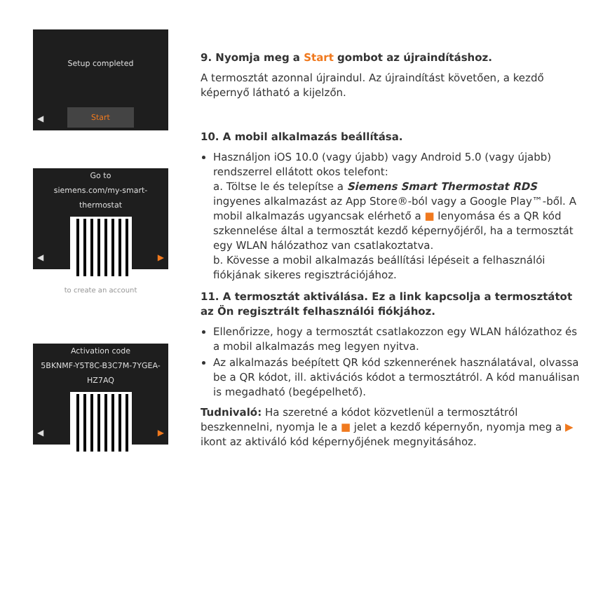Setup completed
Start
◀
Go to
siemens.com/my-smart-thermostat
to create an account
◀ ▶
Activation code
5BKNMF-Y5T8C-B3C7M-7YGEA-HZ7AQ
◀ ▶
9. Nyomja meg a Start gombot az újraindításhoz.
A termosztát azonnal újraindul. Az újraindítást követően, a kezdő képernyő látható a kijelzőn.
10. A mobil alkalmazás beállítása.
Használjon iOS 10.0 (vagy újabb) vagy Android 5.0 (vagy újabb) rendszerrel ellátott okos telefont:
a. Töltse le és telepítse a Siemens Smart Thermostat RDS ingyenes alkalmazást az App Store®-ból vagy a Google Play™-ből. A mobil alkalmazás ugyancsak elérhető a ■ lenyomása és a QR kód szkennelése által a termosztát kezdő képernyőjéről, ha a termosztát egy WLAN hálózathoz van csatlakoztatva.
b. Kövesse a mobil alkalmazás beállítási lépéseit a felhasználói fiókjának sikeres regisztrációjához.
11. A termosztát aktiválása. Ez a link kapcsolja a termosztátot az Ön regisztrált felhasználói fiókjához.
Ellenőrizze, hogy a termosztát csatlakozzon egy WLAN hálózathoz és a mobil alkalmazás meg legyen nyitva.
Az alkalmazás beépített QR kód szkennerének használatával, olvassa be a QR kódot, ill. aktivációs kódot a termosztátról. A kód manuálisan is megadható (begépelhető).
Tudnivaló: Ha szeretné a kódot közvetlenül a termosztátról beszkennelni, nyomja le a ■ jelet a kezdő képernyőn, nyomja meg a ▶ ikont az aktiváló kód képernyőjének megnyitásához.